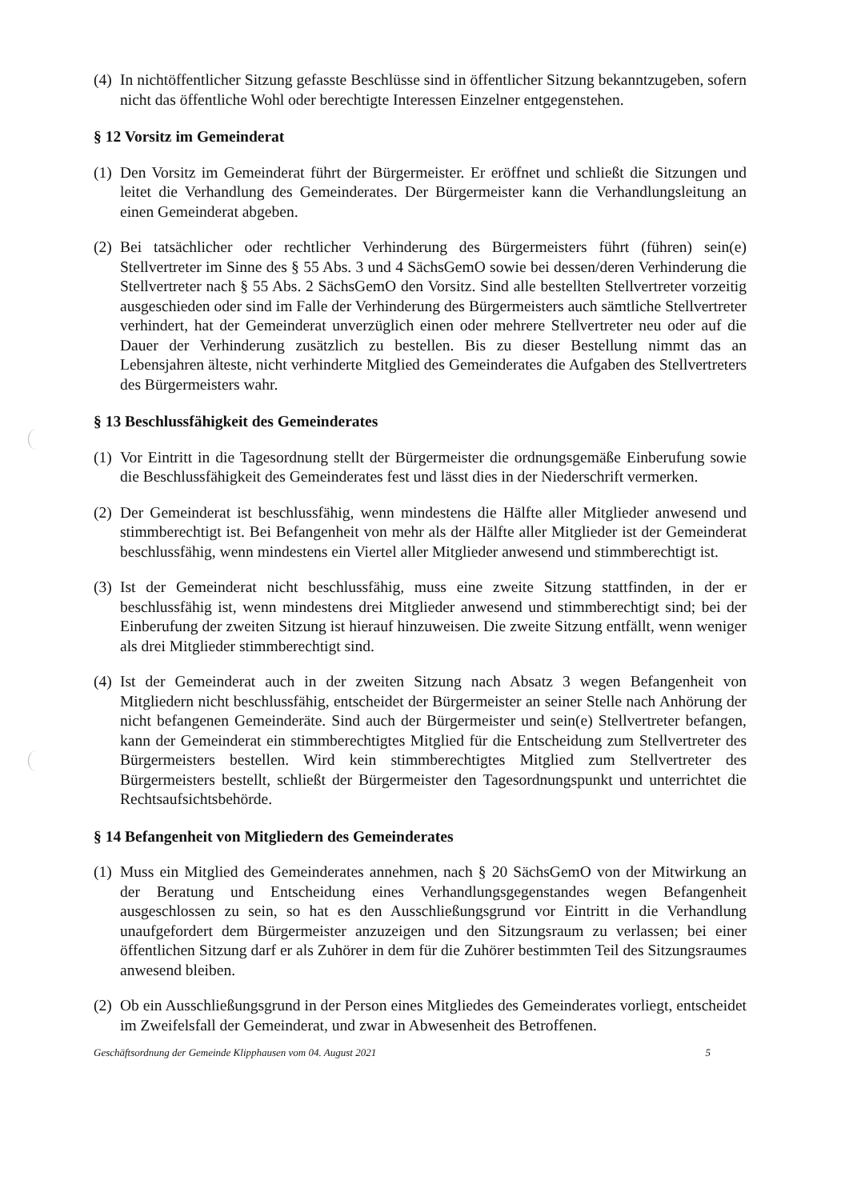(4) In nichtöffentlicher Sitzung gefasste Beschlüsse sind in öffentlicher Sitzung bekanntzugeben, sofern nicht das öffentliche Wohl oder berechtigte Interessen Einzelner entgegenstehen.
§ 12 Vorsitz im Gemeinderat
(1) Den Vorsitz im Gemeinderat führt der Bürgermeister. Er eröffnet und schließt die Sitzungen und leitet die Verhandlung des Gemeinderates. Der Bürgermeister kann die Verhandlungsleitung an einen Gemeinderat abgeben.
(2) Bei tatsächlicher oder rechtlicher Verhinderung des Bürgermeisters führt (führen) sein(e) Stellvertreter im Sinne des § 55 Abs. 3 und 4 SächsGemO sowie bei dessen/deren Verhinderung die Stellvertreter nach § 55 Abs. 2 SächsGemO den Vorsitz. Sind alle bestellten Stellvertreter vorzeitig ausgeschieden oder sind im Falle der Verhinderung des Bürgermeisters auch sämtliche Stellvertreter verhindert, hat der Gemeinderat unverzüglich einen oder mehrere Stellvertreter neu oder auf die Dauer der Verhinderung zusätzlich zu bestellen. Bis zu dieser Bestellung nimmt das an Lebensjahren älteste, nicht verhinderte Mitglied des Gemeinderates die Aufgaben des Stellvertreters des Bürgermeisters wahr.
§ 13 Beschlussfähigkeit des Gemeinderates
(1) Vor Eintritt in die Tagesordnung stellt der Bürgermeister die ordnungsgemäße Einberufung sowie die Beschlussfähigkeit des Gemeinderates fest und lässt dies in der Niederschrift vermerken.
(2) Der Gemeinderat ist beschlussfähig, wenn mindestens die Hälfte aller Mitglieder anwesend und stimmberechtigt ist. Bei Befangenheit von mehr als der Hälfte aller Mitglieder ist der Gemeinderat beschlussfähig, wenn mindestens ein Viertel aller Mitglieder anwesend und stimmberechtigt ist.
(3) Ist der Gemeinderat nicht beschlussfähig, muss eine zweite Sitzung stattfinden, in der er beschlussfähig ist, wenn mindestens drei Mitglieder anwesend und stimmberechtigt sind; bei der Einberufung der zweiten Sitzung ist hierauf hinzuweisen. Die zweite Sitzung entfällt, wenn weniger als drei Mitglieder stimmberechtigt sind.
(4) Ist der Gemeinderat auch in der zweiten Sitzung nach Absatz 3 wegen Befangenheit von Mitgliedern nicht beschlussfähig, entscheidet der Bürgermeister an seiner Stelle nach Anhörung der nicht befangenen Gemeinderäte. Sind auch der Bürgermeister und sein(e) Stellvertreter befangen, kann der Gemeinderat ein stimmberechtigtes Mitglied für die Entscheidung zum Stellvertreter des Bürgermeisters bestellen. Wird kein stimmberechtigtes Mitglied zum Stellvertreter des Bürgermeisters bestellt, schließt der Bürgermeister den Tagesordnungspunkt und unterrichtet die Rechtsaufsichtsbehörde.
§ 14 Befangenheit von Mitgliedern des Gemeinderates
(1) Muss ein Mitglied des Gemeinderates annehmen, nach § 20 SächsGemO von der Mitwirkung an der Beratung und Entscheidung eines Verhandlungsgegenstandes wegen Befangenheit ausgeschlossen zu sein, so hat es den Ausschließungsgrund vor Eintritt in die Verhandlung unaufgefordert dem Bürgermeister anzuzeigen und den Sitzungsraum zu verlassen; bei einer öffentlichen Sitzung darf er als Zuhörer in dem für die Zuhörer bestimmten Teil des Sitzungsraumes anwesend bleiben.
(2) Ob ein Ausschließungsgrund in der Person eines Mitgliedes des Gemeinderates vorliegt, entscheidet im Zweifelsfall der Gemeinderat, und zwar in Abwesenheit des Betroffenen.
Geschäftsordnung der Gemeinde Klipphausen vom 04. August 2021 5